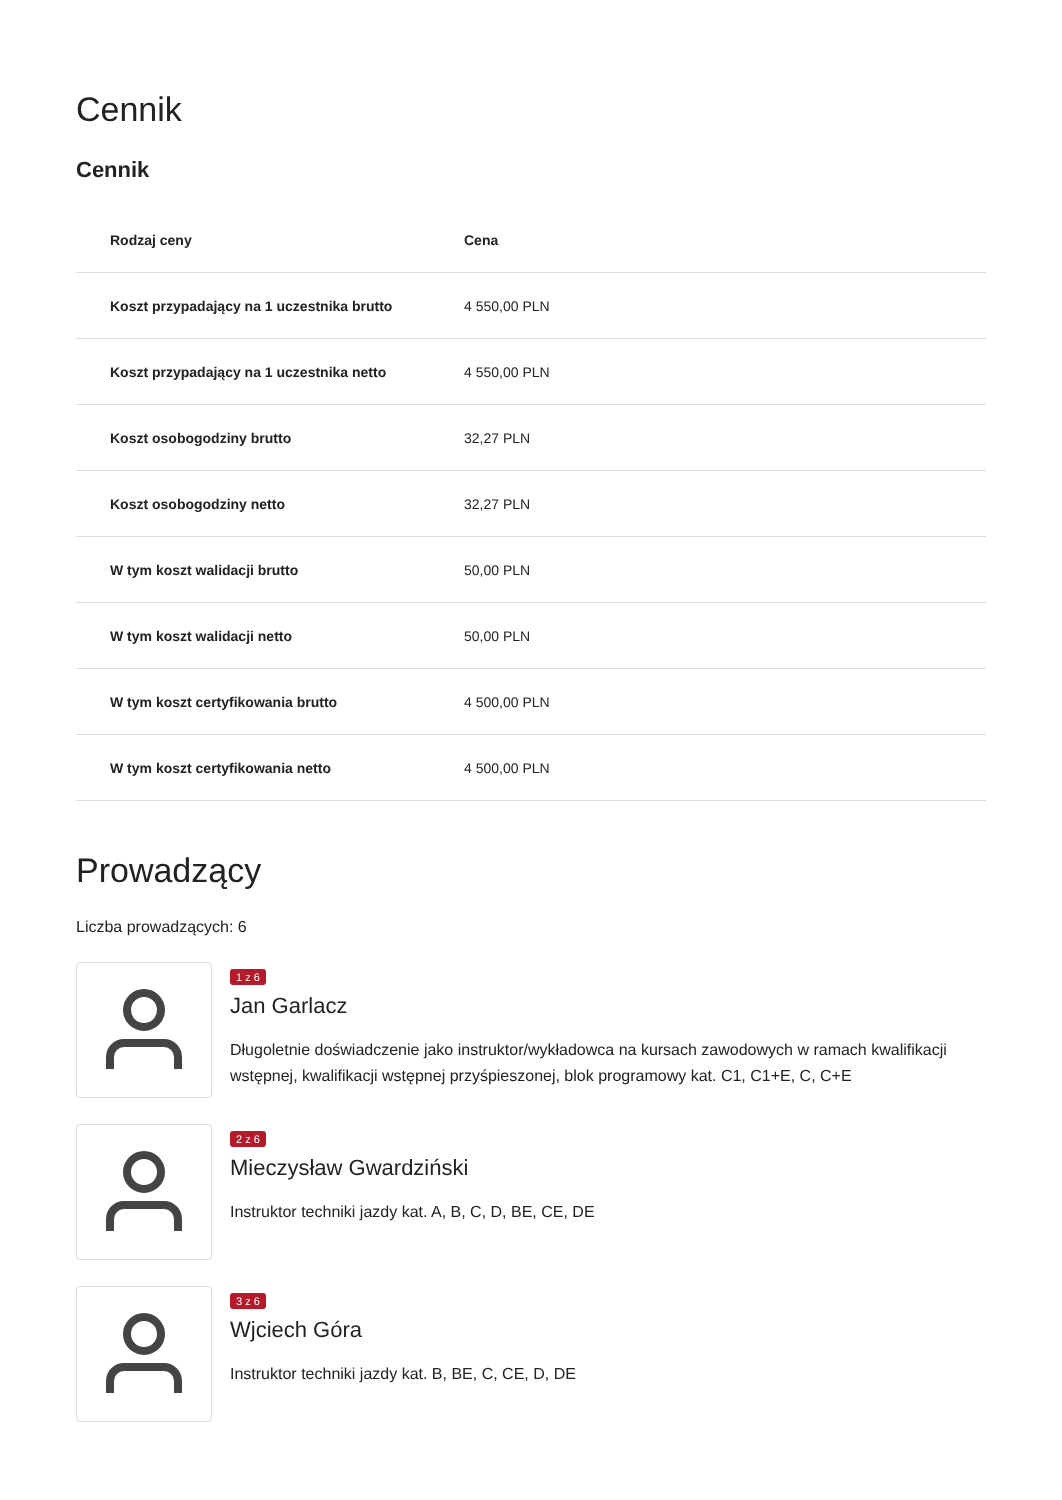Cennik
Cennik
| Rodzaj ceny | Cena |
| --- | --- |
| Koszt przypadający na 1 uczestnika brutto | 4 550,00 PLN |
| Koszt przypadający na 1 uczestnika netto | 4 550,00 PLN |
| Koszt osobogodziny brutto | 32,27 PLN |
| Koszt osobogodziny netto | 32,27 PLN |
| W tym koszt walidacji brutto | 50,00 PLN |
| W tym koszt walidacji netto | 50,00 PLN |
| W tym koszt certyfikowania brutto | 4 500,00 PLN |
| W tym koszt certyfikowania netto | 4 500,00 PLN |
Prowadzący
Liczba prowadzących: 6
1 z 6
Jan Garlacz
Długoletnie doświadczenie jako instruktor/wykładowca na kursach zawodowych w ramach kwalifikacji wstępnej, kwalifikacji wstępnej przyśpieszonej, blok programowy kat. C1, C1+E, C, C+E
2 z 6
Mieczysław Gwardziński
Instruktor techniki jazdy kat. A, B, C, D, BE, CE, DE
3 z 6
Wjciech Góra
Instruktor techniki jazdy kat. B, BE, C, CE, D, DE